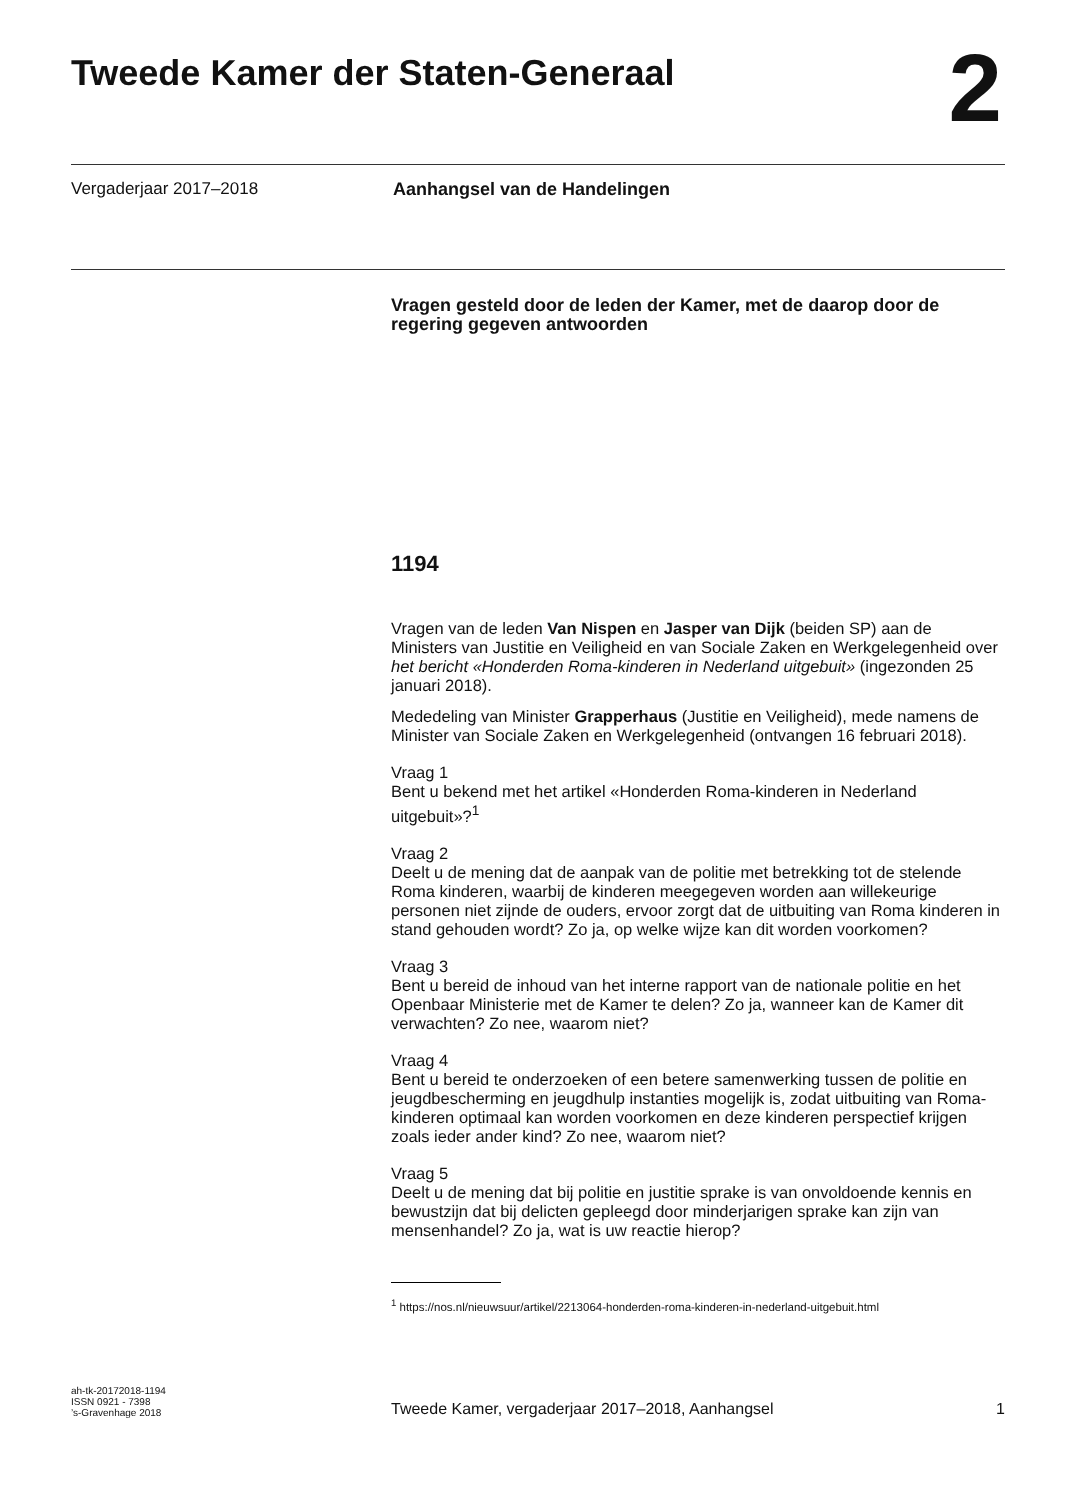Tweede Kamer der Staten-Generaal
2
Vergaderjaar 2017–2018 Aanhangsel van de Handelingen
Vragen gesteld door de leden der Kamer, met de daarop door de regering gegeven antwoorden
1194
Vragen van de leden Van Nispen en Jasper van Dijk (beiden SP) aan de Ministers van Justitie en Veiligheid en van Sociale Zaken en Werkgelegenheid over het bericht «Honderden Roma-kinderen in Nederland uitgebuit» (ingezonden 25 januari 2018).
Mededeling van Minister Grapperhaus (Justitie en Veiligheid), mede namens de Minister van Sociale Zaken en Werkgelegenheid (ontvangen 16 februari 2018).
Vraag 1
Bent u bekend met het artikel «Honderden Roma-kinderen in Nederland uitgebuit»?<sup>1</sup>
Vraag 2
Deelt u de mening dat de aanpak van de politie met betrekking tot de stelende Roma kinderen, waarbij de kinderen meegegeven worden aan willekeurige personen niet zijnde de ouders, ervoor zorgt dat de uitbuiting van Roma kinderen in stand gehouden wordt? Zo ja, op welke wijze kan dit worden voorkomen?
Vraag 3
Bent u bereid de inhoud van het interne rapport van de nationale politie en het Openbaar Ministerie met de Kamer te delen? Zo ja, wanneer kan de Kamer dit verwachten? Zo nee, waarom niet?
Vraag 4
Bent u bereid te onderzoeken of een betere samenwerking tussen de politie en jeugdbescherming en jeugdhulp instanties mogelijk is, zodat uitbuiting van Roma-kinderen optimaal kan worden voorkomen en deze kinderen perspectief krijgen zoals ieder ander kind? Zo nee, waarom niet?
Vraag 5
Deelt u de mening dat bij politie en justitie sprake is van onvoldoende kennis en bewustzijn dat bij delicten gepleegd door minderjarigen sprake kan zijn van mensenhandel? Zo ja, wat is uw reactie hierop?
<sup>1</sup> https://nos.nl/nieuwsuur/artikel/2213064-honderden-roma-kinderen-in-nederland-uitgebuit.html
ah-tk-20172018-1194
ISSN 0921 - 7398
’s-Gravenhage 2018
Tweede Kamer, vergaderjaar 2017–2018, Aanhangsel
1